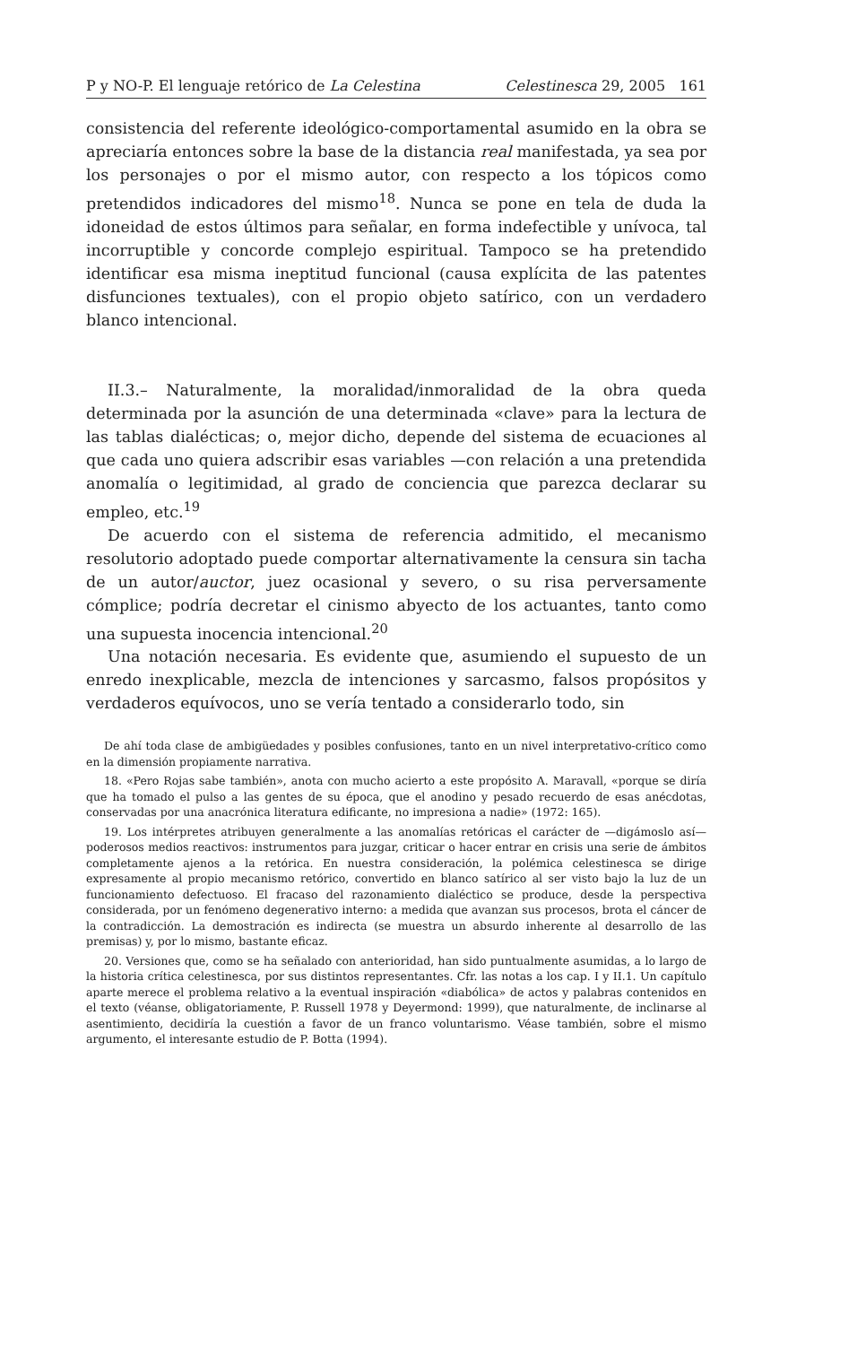P y NO-P. El lenguaje retórico de La Celestina Celestinesca 29, 2005 161
consistencia del referente ideológico-comportamental asumido en la obra se apreciaría entonces sobre la base de la distancia real manifestada, ya sea por los personajes o por el mismo autor, con respecto a los tópicos como pretendidos indicadores del mismo<sup>18</sup>. Nunca se pone en tela de duda la idoneidad de estos últimos para señalar, en forma indefectible y unívoca, tal incorruptible y concorde complejo espiritual. Tampoco se ha pretendido identificar esa misma ineptitud funcional (causa explícita de las patentes disfunciones textuales), con el propio objeto satírico, con un verdadero blanco intencional.
II.3.– Naturalmente, la moralidad/inmoralidad de la obra queda determinada por la asunción de una determinada «clave» para la lectura de las tablas dialécticas; o, mejor dicho, depende del sistema de ecuaciones al que cada uno quiera adscribir esas variables —con relación a una pretendida anomalía o legitimidad, al grado de conciencia que parezca declarar su empleo, etc.<sup>19</sup>
De acuerdo con el sistema de referencia admitido, el mecanismo resolutorio adoptado puede comportar alternativamente la censura sin tacha de un autor/auctor, juez ocasional y severo, o su risa perversamente cómplice; podría decretar el cinismo abyecto de los actuantes, tanto como una supuesta inocencia intencional.<sup>20</sup>
Una notación necesaria. Es evidente que, asumiendo el supuesto de un enredo inexplicable, mezcla de intenciones y sarcasmo, falsos propósitos y verdaderos equívocos, uno se vería tentado a considerarlo todo, sin
De ahí toda clase de ambigüedades y posibles confusiones, tanto en un nivel interpretativo-crítico como en la dimensión propiamente narrativa.
18. «Pero Rojas sabe también», anota con mucho acierto a este propósito A. Maravall, «porque se diría que ha tomado el pulso a las gentes de su época, que el anodino y pesado recuerdo de esas anécdotas, conservadas por una anacrónica literatura edificante, no impresiona a nadie» (1972: 165).
19. Los intérpretes atribuyen generalmente a las anomalías retóricas el carácter de —digámoslo así— poderosos medios reactivos: instrumentos para juzgar, criticar o hacer entrar en crisis una serie de ámbitos completamente ajenos a la retórica. En nuestra consideración, la polémica celestinesca se dirige expresamente al propio mecanismo retórico, convertido en blanco satírico al ser visto bajo la luz de un funcionamiento defectuoso. El fracaso del razonamiento dialéctico se produce, desde la perspectiva considerada, por un fenómeno degenerativo interno: a medida que avanzan sus procesos, brota el cáncer de la contradicción. La demostración es indirecta (se muestra un absurdo inherente al desarrollo de las premisas) y, por lo mismo, bastante eficaz.
20. Versiones que, como se ha señalado con anterioridad, han sido puntualmente asumidas, a lo largo de la historia crítica celestinesca, por sus distintos representantes. Cfr. las notas a los cap. I y II.1. Un capítulo aparte merece el problema relativo a la eventual inspiración «diabólica» de actos y palabras contenidos en el texto (véanse, obligatoriamente, P. Russell 1978 y Deyermond: 1999), que naturalmente, de inclinarse al asentimiento, decidiría la cuestión a favor de un franco voluntarismo. Véase también, sobre el mismo argumento, el interesante estudio de P. Botta (1994).